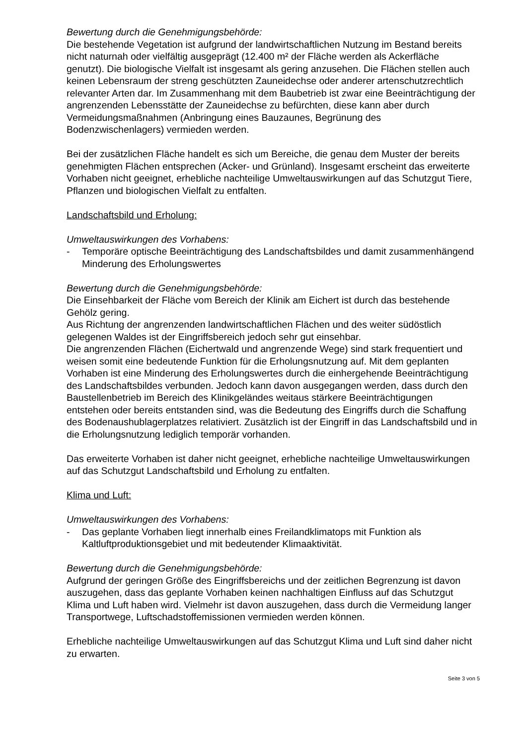Bewertung durch die Genehmigungsbehörde:
Die bestehende Vegetation ist aufgrund der landwirtschaftlichen Nutzung im Bestand bereits nicht naturnah oder vielfältig ausgeprägt (12.400 m² der Fläche werden als Ackerfläche genutzt). Die biologische Vielfalt ist insgesamt als gering anzusehen. Die Flächen stellen auch keinen Lebensraum der streng geschützten Zauneidechse oder anderer artenschutzrechtlich relevanter Arten dar. Im Zusammenhang mit dem Baubetrieb ist zwar eine Beeinträchtigung der angrenzenden Lebensstätte der Zauneidechse zu befürchten, diese kann aber durch Vermeidungsmaßnahmen (Anbringung eines Bauzaunes, Begrünung des Bodenzwischenlagers) vermieden werden.
Bei der zusätzlichen Fläche handelt es sich um Bereiche, die genau dem Muster der bereits genehmigten Flächen entsprechen (Acker- und Grünland). Insgesamt erscheint das erweiterte Vorhaben nicht geeignet, erhebliche nachteilige Umweltauswirkungen auf das Schutzgut Tiere, Pflanzen und biologischen Vielfalt zu entfalten.
Landschaftsbild und Erholung:
Umweltauswirkungen des Vorhabens:
- Temporäre optische Beeinträchtigung des Landschaftsbildes und damit zusammenhängend Minderung des Erholungswertes
Bewertung durch die Genehmigungsbehörde:
Die Einsehbarkeit der Fläche vom Bereich der Klinik am Eichert ist durch das bestehende Gehölz gering.
Aus Richtung der angrenzenden landwirtschaftlichen Flächen und des weiter südöstlich gelegenen Waldes ist der Eingriffsbereich jedoch sehr gut einsehbar.
Die angrenzenden Flächen (Eichertwald und angrenzende Wege) sind stark frequentiert und weisen somit eine bedeutende Funktion für die Erholungsnutzung auf. Mit dem geplanten Vorhaben ist eine Minderung des Erholungswertes durch die einhergehende Beeinträchtigung des Landschaftsbildes verbunden. Jedoch kann davon ausgegangen werden, dass durch den Baustellenbetrieb im Bereich des Klinikgeländes weitaus stärkere Beeinträchtigungen entstehen oder bereits entstanden sind, was die Bedeutung des Eingriffs durch die Schaffung des Bodenaushublagerplatzes relativiert. Zusätzlich ist der Eingriff in das Landschaftsbild und in die Erholungsnutzung lediglich temporär vorhanden.
Das erweiterte Vorhaben ist daher nicht geeignet, erhebliche nachteilige Umweltauswirkungen auf das Schutzgut Landschaftsbild und Erholung zu entfalten.
Klima und Luft:
Umweltauswirkungen des Vorhabens:
- Das geplante Vorhaben liegt innerhalb eines Freilandklimatops mit Funktion als Kaltluftproduktionsgebiet und mit bedeutender Klimaaktivität.
Bewertung durch die Genehmigungsbehörde:
Aufgrund der geringen Größe des Eingriffsbereichs und der zeitlichen Begrenzung ist davon auszugehen, dass das geplante Vorhaben keinen nachhaltigen Einfluss auf das Schutzgut Klima und Luft haben wird. Vielmehr ist davon auszugehen, dass durch die Vermeidung langer Transportwege, Luftschadstoffemissionen vermieden werden können.
Erhebliche nachteilige Umweltauswirkungen auf das Schutzgut Klima und Luft sind daher nicht zu erwarten.
Seite 3 von 5